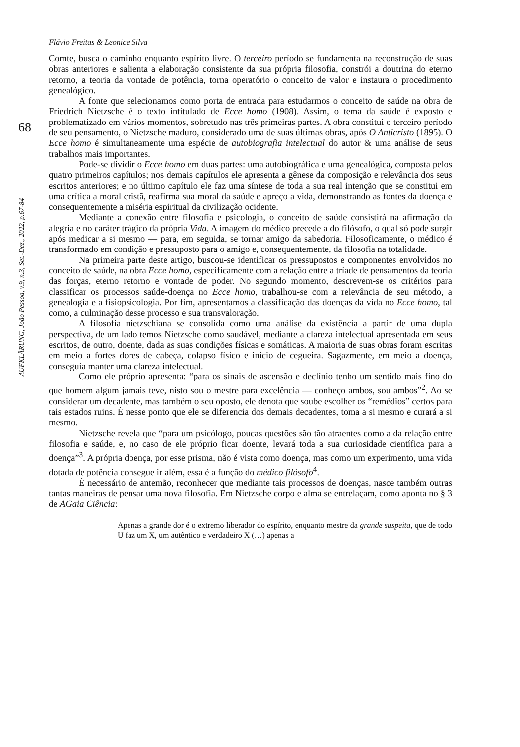68
AUFKLÄRUNG, João Pessoa, v.9, n.3, Set.-Dez., 2022, p.67-84
Flávio Freitas & Leonice Silva
Comte, busca o caminho enquanto espírito livre. O terceiro período se fundamenta na reconstrução de suas obras anteriores e salienta a elaboração consistente da sua própria filosofia, constrói a doutrina do eterno retorno, a teoria da vontade de potência, torna operatório o conceito de valor e instaura o procedimento genealógico.
A fonte que selecionamos como porta de entrada para estudarmos o conceito de saúde na obra de Friedrich Nietzsche é o texto intitulado de Ecce homo (1908). Assim, o tema da saúde é exposto e problematizado em vários momentos, sobretudo nas três primeiras partes. A obra constitui o terceiro período de seu pensamento, o Nietzsche maduro, considerado uma de suas últimas obras, após O Anticristo (1895). O Ecce homo é simultaneamente uma espécie de autobiografia intelectual do autor & uma análise de seus trabalhos mais importantes.
Pode-se dividir o Ecce homo em duas partes: uma autobiográfica e uma genealógica, composta pelos quatro primeiros capítulos; nos demais capítulos ele apresenta a gênese da composição e relevância dos seus escritos anteriores; e no último capítulo ele faz uma síntese de toda a sua real intenção que se constitui em uma crítica a moral cristã, reafirma sua moral da saúde e apreço a vida, demonstrando as fontes da doença e consequentemente a miséria espiritual da civilização ocidente.
Mediante a conexão entre filosofia e psicologia, o conceito de saúde consistirá na afirmação da alegria e no caráter trágico da própria Vida. A imagem do médico precede a do filósofo, o qual só pode surgir após medicar a si mesmo — para, em seguida, se tornar amigo da sabedoria. Filosoficamente, o médico é transformado em condição e pressuposto para o amigo e, consequentemente, da filosofia na totalidade.
Na primeira parte deste artigo, buscou-se identificar os pressupostos e componentes envolvidos no conceito de saúde, na obra Ecce homo, especificamente com a relação entre a tríade de pensamentos da teoria das forças, eterno retorno e vontade de poder. No segundo momento, descrevem-se os critérios para classificar os processos saúde-doença no Ecce homo, trabalhou-se com a relevância de seu método, a genealogia e a fisiopsicologia. Por fim, apresentamos a classificação das doenças da vida no Ecce homo, tal como, a culminação desse processo e sua transvaloração.
A filosofia nietzschiana se consolida como uma análise da existência a partir de uma dupla perspectiva, de um lado temos Nietzsche como saudável, mediante a clareza intelectual apresentada em seus escritos, de outro, doente, dada as suas condições físicas e somáticas. A maioria de suas obras foram escritas em meio a fortes dores de cabeça, colapso físico e início de cegueira. Sagazmente, em meio a doença, conseguia manter uma clareza intelectual.
Como ele próprio apresenta: “para os sinais de ascensão e declínio tenho um sentido mais fino do que homem algum jamais teve, nisto sou o mestre para excelência — conheço ambos, sou ambos”<sup>2</sup>. Ao se considerar um decadente, mas também o seu oposto, ele denota que soube escolher os “remédios” certos para tais estados ruins. É nesse ponto que ele se diferencia dos demais decadentes, toma a si mesmo e curará a si mesmo.
Nietzsche revela que “para um psicólogo, poucas questões são tão atraentes como a da relação entre filosofia e saúde, e, no caso de ele próprio ficar doente, levará toda a sua curiosidade científica para a doença”<sup>3</sup>. A própria doença, por esse prisma, não é vista como doença, mas como um experimento, uma vida dotada de potência consegue ir além, essa é a função do médico filósofo<sup>4</sup>.
É necessário de antemão, reconhecer que mediante tais processos de doenças, nasce também outras tantas maneiras de pensar uma nova filosofia. Em Nietzsche corpo e alma se entrelaçam, como aponta no § 3 de AGaia Ciência:
Apenas a grande dor é o extremo liberador do espírito, enquanto mestre da grande suspeita, que de todo U faz um X, um autêntico e verdadeiro X (…) apenas a